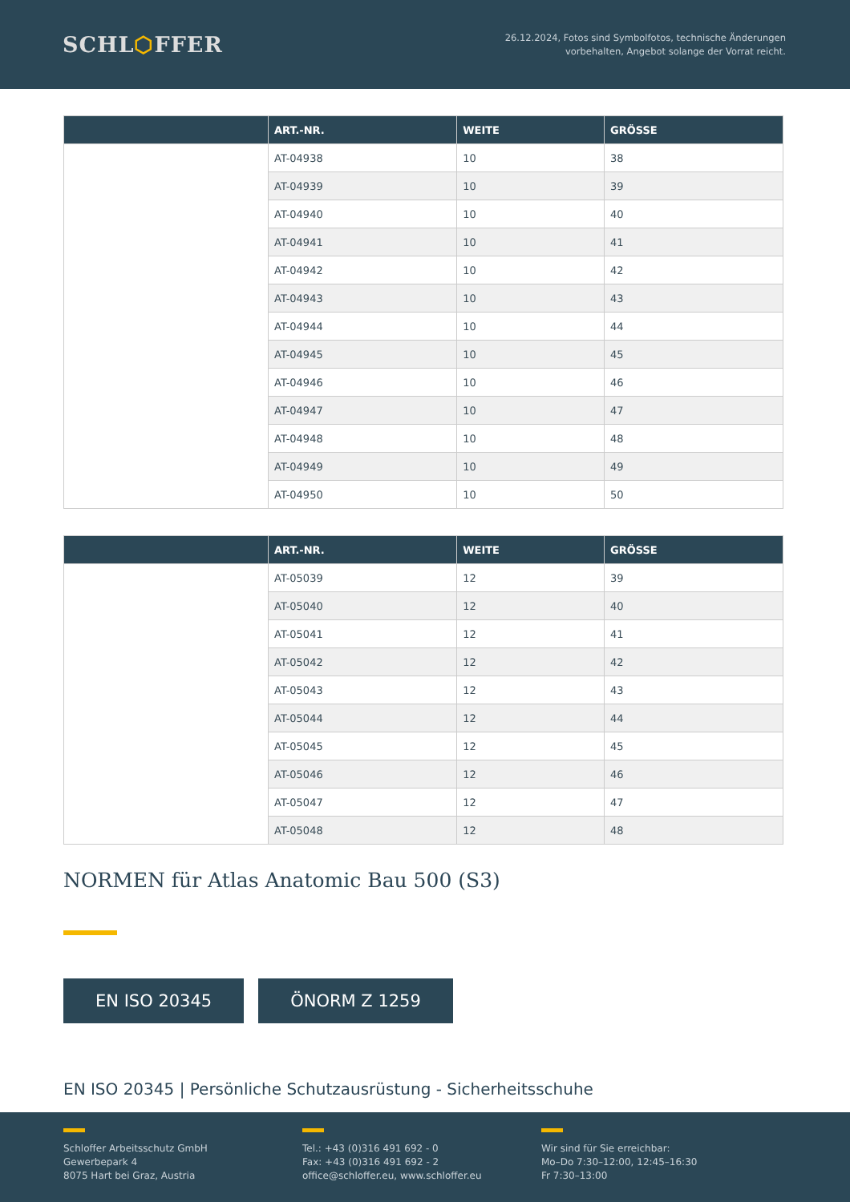SCHL⬡FFER
26.12.2024, Fotos sind Symbolfotos, technische Änderungen
vorbehalten, Angebot solange der Vorrat reicht.
| | ART.-NR. | WEITE | GRÖSSE |
| --- | --- | --- | --- |
| | AT-04938 | 10 | 38 |
| | AT-04939 | 10 | 39 |
| | AT-04940 | 10 | 40 |
| | AT-04941 | 10 | 41 |
| | AT-04942 | 10 | 42 |
| | AT-04943 | 10 | 43 |
| | AT-04944 | 10 | 44 |
| | AT-04945 | 10 | 45 |
| | AT-04946 | 10 | 46 |
| | AT-04947 | 10 | 47 |
| | AT-04948 | 10 | 48 |
| | AT-04949 | 10 | 49 |
| | AT-04950 | 10 | 50 |
| | ART.-NR. | WEITE | GRÖSSE |
| --- | --- | --- | --- |
| | AT-05039 | 12 | 39 |
| | AT-05040 | 12 | 40 |
| | AT-05041 | 12 | 41 |
| | AT-05042 | 12 | 42 |
| | AT-05043 | 12 | 43 |
| | AT-05044 | 12 | 44 |
| | AT-05045 | 12 | 45 |
| | AT-05046 | 12 | 46 |
| | AT-05047 | 12 | 47 |
| | AT-05048 | 12 | 48 |
NORMEN für Atlas Anatomic Bau 500 (S3)
EN ISO 20345 ÖNORM Z 1259
EN ISO 20345 | Persönliche Schutzausrüstung - Sicherheitsschuhe
Schloffer Arbeitsschutz GmbH
Gewerbepark 4
8075 Hart bei Graz, Austria
Tel.: +43 (0)316 491 692 - 0
Fax: +43 (0)316 491 692 - 2
office@schloffer.eu, www.schloffer.eu
Wir sind für Sie erreichbar:
Mo–Do 7:30–12:00, 12:45–16:30
Fr 7:30–13:00